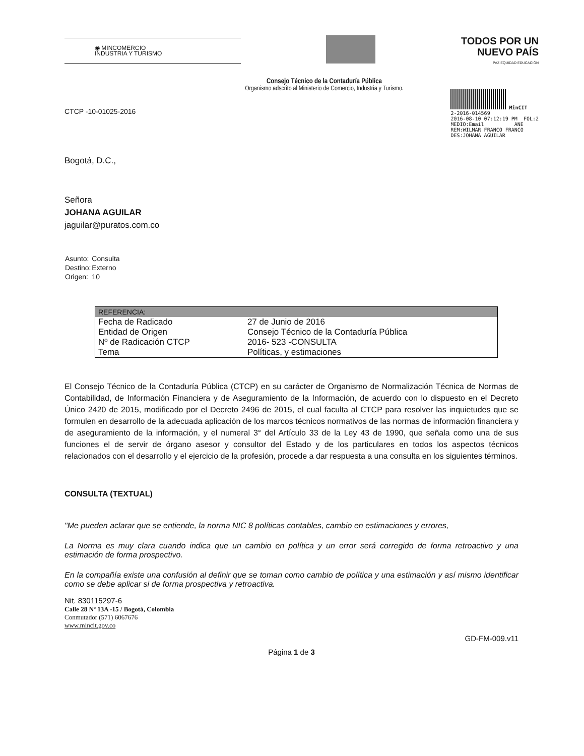◉ MINCOMERCIO
INDUSTRIA Y TURISMO
TODOS POR UN
NUEVO PAÍS
PAZ EQUIDAD EDUCACIÓN
Consejo Técnico de la Contaduría Pública
Organismo adscrito al Ministerio de Comercio, Industria y Turismo.
MinCIT
2-2016-014569
2016-08-10 07:12:19 PM FOL:2
MEDIO:Email ANE
REM:WILMAR FRANCO FRANCO
DES:JOHANA AGUILAR
CTCP -10-01025-2016
Bogotá, D.C.,
Señora
JOHANA AGUILAR
jaguilar@puratos.com.co
| Asunto: | Consulta |
| Destino: | Externo |
| Origen: | 10 |
| REFERENCIA: | |
| --- | --- |
| Fecha de Radicado | 27 de Junio de 2016 |
| Entidad de Origen | Consejo Técnico de la Contaduría Pública |
| Nº de Radicación CTCP | 2016- 523 -CONSULTA |
| Tema | Políticas, y estimaciones |
El Consejo Técnico de la Contaduría Pública (CTCP) en su carácter de Organismo de Normalización Técnica de Normas de Contabilidad, de Información Financiera y de Aseguramiento de la Información, de acuerdo con lo dispuesto en el Decreto Único 2420 de 2015, modificado por el Decreto 2496 de 2015, el cual faculta al CTCP para resolver las inquietudes que se formulen en desarrollo de la adecuada aplicación de los marcos técnicos normativos de las normas de información financiera y de aseguramiento de la información, y el numeral 3° del Artículo 33 de la Ley 43 de 1990, que señala como una de sus funciones el de servir de órgano asesor y consultor del Estado y de los particulares en todos los aspectos técnicos relacionados con el desarrollo y el ejercicio de la profesión, procede a dar respuesta a una consulta en los siguientes términos.
CONSULTA (TEXTUAL)
"Me pueden aclarar que se entiende, la norma NIC 8 políticas contables, cambio en estimaciones y errores,
La Norma es muy clara cuando indica que un cambio en política y un error será corregido de forma retroactivo y una estimación de forma prospectivo.
En la compañía existe una confusión al definir que se toman como cambio de política y una estimación y así mismo identificar como se debe aplicar si de forma prospectiva y retroactiva.
Nit. 830115297-6
Calle 28 Nº 13A -15 / Bogotá, Colombia
Conmutador (571) 6067676
www.mincit.gov.co
GD-FM-009.v11
Página 1 de 3